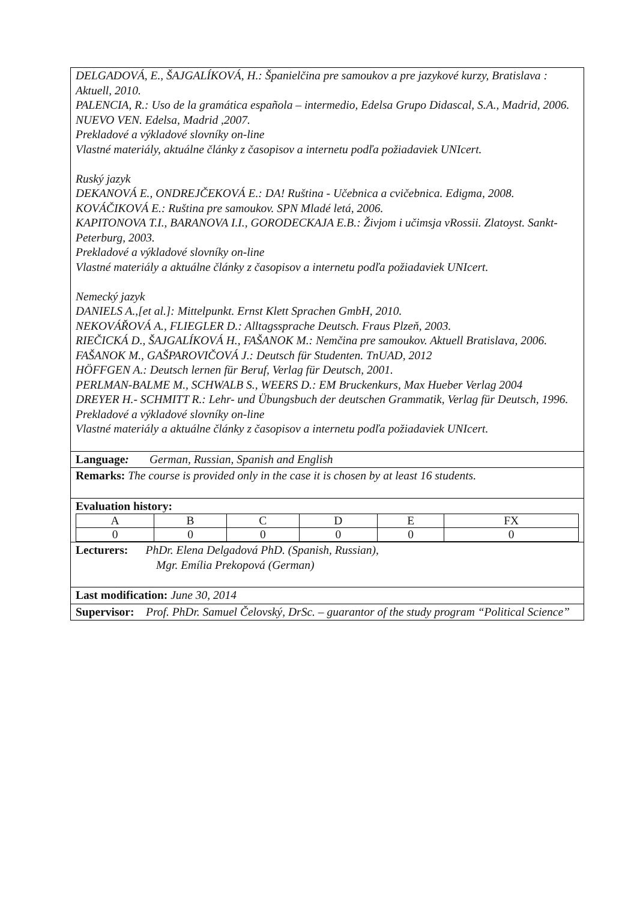DELGADOVÁ, E., ŠAJGALÍKOVÁ, H.: Španielčina pre samoukov a pre jazykové kurzy, Bratislava : Aktuell, 2010.
PALENCIA, R.: Uso de la gramática española – intermedio, Edelsa Grupo Didascal, S.A., Madrid, 2006.
NUEVO VEN. Edelsa, Madrid ,2007.
Prekladové a výkladové slovníky on-line
Vlastné materiály, aktuálne články z časopisov a internetu podľa požiadaviek UNIcert.
Ruský jazyk
DEKANOVÁ E., ONDREJČEKOVÁ E.: DA! Ruština - Učebnica a cvičebnica. Edigma, 2008.
KOVÁČIKOVÁ E.: Ruština pre samoukov. SPN Mladé letá, 2006.
KAPITONOVA T.I., BARANOVA I.I., GORODECKAJA E.B.: Živjom i učimsja vRossii. Zlatoyst. Sankt-Peterburg, 2003.
Prekladové a výkladové slovníky on-line
Vlastné materiály a aktuálne články z časopisov a internetu podľa požiadaviek UNIcert.
Nemecký jazyk
DANIELS A.,[et al.]: Mittelpunkt. Ernst Klett Sprachen GmbH, 2010.
NEKOVÁŘOVÁ A., FLIEGLER D.: Alltagssprache Deutsch. Fraus Plzeň, 2003.
RIEČICKÁ D., ŠAJGALÍKOVÁ H., FAŠANOK M.: Nemčina pre samoukov. Aktuell Bratislava, 2006.
FAŠANOK M., GAŠPAROVIČOVÁ J.: Deutsch für Studenten. TnUAD, 2012
HÖFFGEN A.: Deutsch lernen für Beruf, Verlag für Deutsch, 2001.
PERLMAN-BALME M., SCHWALB S., WEERS D.: EM Bruckenkurs, Max Hueber Verlag 2004
DREYER H.- SCHMITT R.: Lehr- und Übungsbuch der deutschen Grammatik, Verlag für Deutsch, 1996.
Prekladové a výkladové slovníky on-line
Vlastné materiály a aktuálne články z časopisov a internetu podľa požiadaviek UNIcert.
Language: German, Russian, Spanish and English
Remarks: The course is provided only in the case it is chosen by at least 16 students.
Evaluation history:
| A | B | C | D | E | FX |
| 0 | 0 | 0 | 0 | 0 | 0 |
Lecturers: PhDr. Elena Delgadová PhD. (Spanish, Russian),
Mgr. Emília Prekopová (German)
Last modification: June 30, 2014
Supervisor: Prof. PhDr. Samuel Čelovský, DrSc. – guarantor of the study program “Political Science”